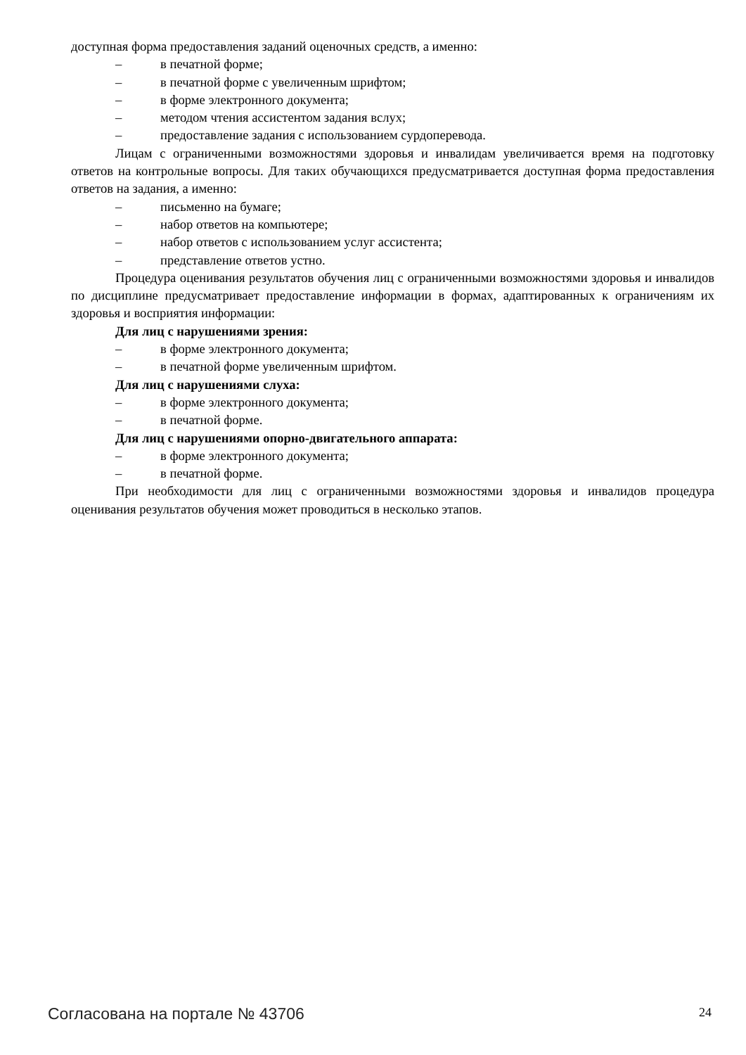доступная форма предоставления заданий оценочных средств, а именно:
– в печатной форме;
– в печатной форме с увеличенным шрифтом;
– в форме электронного документа;
– методом чтения ассистентом задания вслух;
– предоставление задания с использованием сурдоперевода.
Лицам с ограниченными возможностями здоровья и инвалидам увеличивается время на подготовку ответов на контрольные вопросы. Для таких обучающихся предусматривается доступная форма предоставления ответов на задания, а именно:
– письменно на бумаге;
– набор ответов на компьютере;
– набор ответов с использованием услуг ассистента;
– представление ответов устно.
Процедура оценивания результатов обучения лиц с ограниченными возможностями здоровья и инвалидов по дисциплине предусматривает предоставление информации в формах, адаптированных к ограничениям их здоровья и восприятия информации:
Для лиц с нарушениями зрения:
– в форме электронного документа;
– в печатной форме увеличенным шрифтом.
Для лиц с нарушениями слуха:
– в форме электронного документа;
– в печатной форме.
Для лиц с нарушениями опорно-двигательного аппарата:
– в форме электронного документа;
– в печатной форме.
При необходимости для лиц с ограниченными возможностями здоровья и инвалидов процедура оценивания результатов обучения может проводиться в несколько этапов.
Согласована на портале № 43706 24